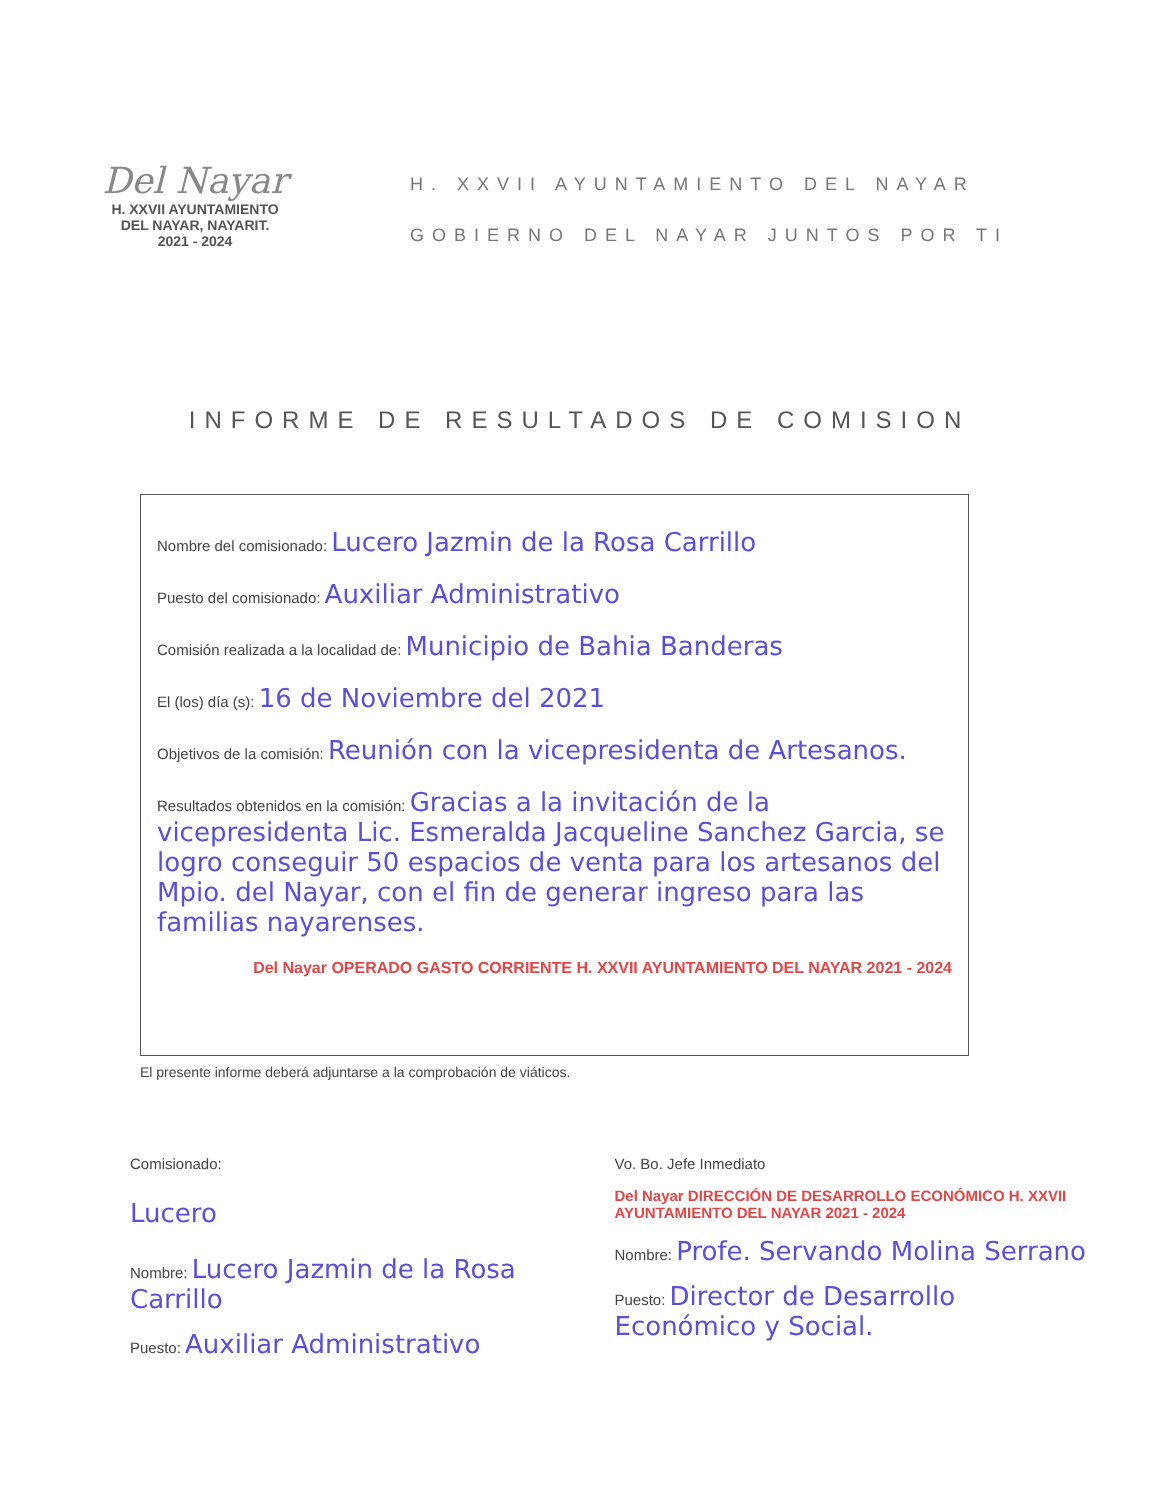Del Nayar
H. XXVII AYUNTAMIENTO
DEL NAYAR, NAYARIT.
2021 - 2024
H. XXVII AYUNTAMIENTO DEL NAYAR
GOBIERNO DEL NAYAR JUNTOS POR TI
INFORME DE RESULTADOS DE COMISION
Nombre del comisionado: Lucero Jazmin de la Rosa Carrillo
Puesto del comisionado: Auxiliar Administrativo
Comisión realizada a la localidad de: Municipio de Bahia Banderas
El (los) día (s): 16 de Noviembre del 2021
Objetivos de la comisión: Reunión con la vicepresidenta de Artesanos.
Resultados obtenidos en la comisión: Gracias a la invitación de la vicepresidenta Lic. Esmeralda Jacqueline Sanchez Garcia, se logro conseguir 50 espacios de venta para los artesanos del Mpio. del Nayar, con el fin de generar ingreso para las familias nayarenses.
Del Nayar OPERADO GASTO CORRIENTE H. XXVII AYUNTAMIENTO DEL NAYAR 2021 - 2024
El presente informe deberá adjuntarse a la comprobación de viáticos.
Comisionado:
Lucero
Nombre: Lucero Jazmin de la Rosa Carrillo
Puesto: Auxiliar Administrativo
Vo. Bo. Jefe Inmediato
Del Nayar DIRECCIÓN DE DESARROLLO ECONÓMICO H. XXVII AYUNTAMIENTO DEL NAYAR 2021 - 2024
Nombre: Profe. Servando Molina Serrano
Puesto: Director de Desarrollo Económico y Social.